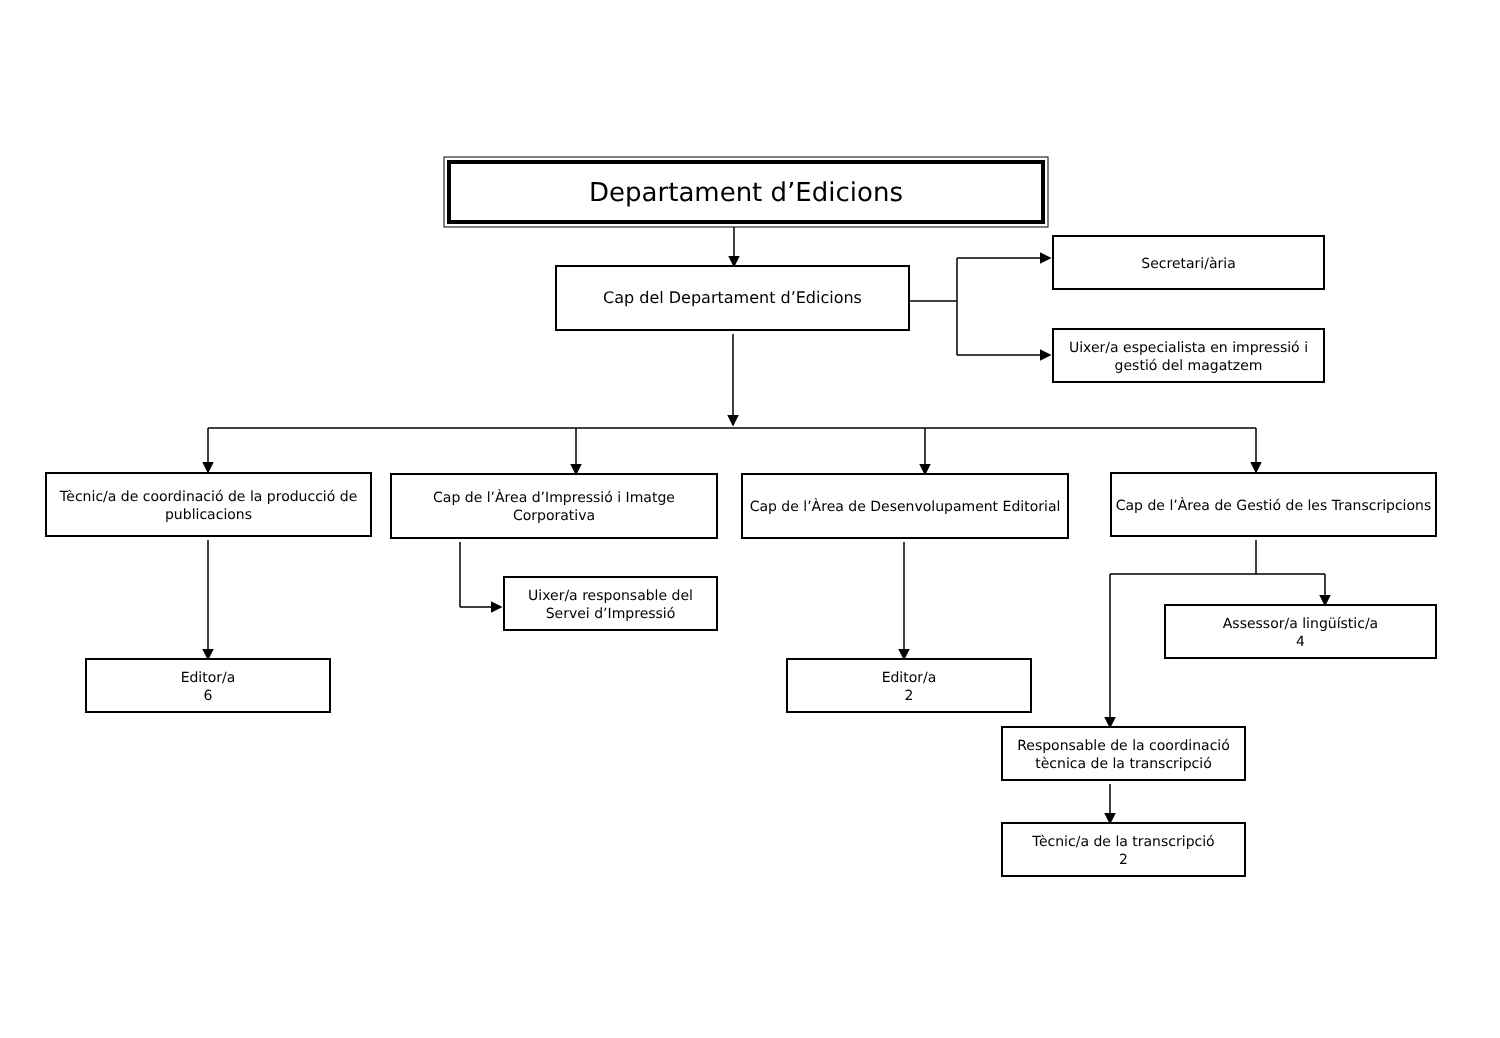Departament d’Edicions
Cap del Departament d’Edicions
Secretari/ària
Uixer/a especialista en impressió i gestió del magatzem
Tècnic/a de coordinació de la producció de publicacions
Cap de l’Àrea d’Impressió i Imatge Corporativa
Cap de l’Àrea de Desenvolupament Editorial
Cap de l’Àrea de Gestió de les Transcripcions
Editor/a
6
Uixer/a responsable del Servei d’Impressió
Editor/a
2
Assessor/a lingüístic/a
4
Responsable de la coordinació tècnica de la transcripció
Tècnic/a de la transcripció
2